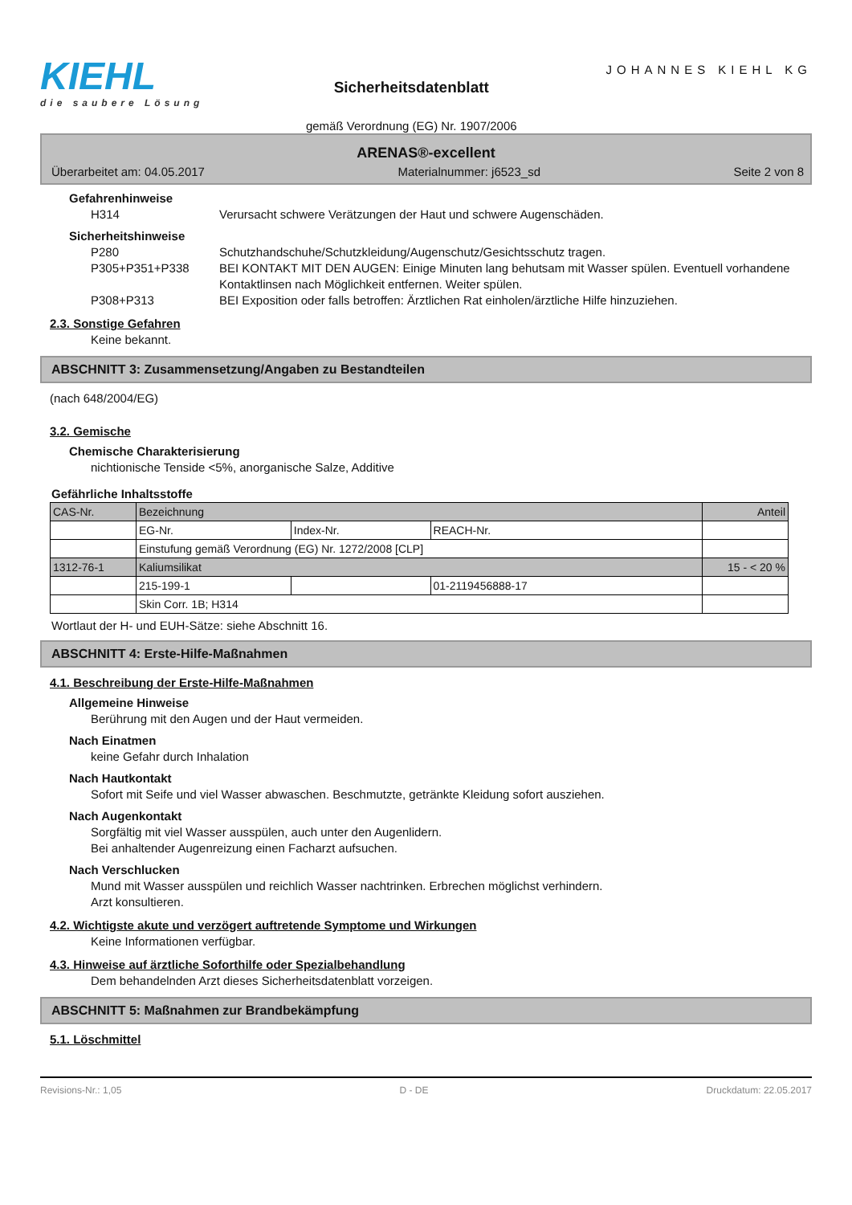KIEHL
die saubere Lösung
Sicherheitsdatenblatt
gemäß Verordnung (EG) Nr. 1907/2006
JOHANNES KIEHL KG
ARENAS®-excellent
Überarbeitet am: 04.05.2017 Materialnummer: j6523_sd Seite 2 von 8
Gefahrenhinweise
H314 Verursacht schwere Verätzungen der Haut und schwere Augenschäden.
Sicherheitshinweise
P280 Schutzhandschuhe/Schutzkleidung/Augenschutz/Gesichtsschutz tragen.
P305+P351+P338 BEI KONTAKT MIT DEN AUGEN: Einige Minuten lang behutsam mit Wasser spülen. Eventuell vorhandene Kontaktlinsen nach Möglichkeit entfernen. Weiter spülen.
P308+P313 BEI Exposition oder falls betroffen: Ärztlichen Rat einholen/ärztliche Hilfe hinzuziehen.
2.3. Sonstige Gefahren
Keine bekannt.
ABSCHNITT 3: Zusammensetzung/Angaben zu Bestandteilen
(nach 648/2004/EG)
3.2. Gemische
Chemische Charakterisierung
nichtionische Tenside <5%, anorganische Salze, Additive
Gefährliche Inhaltsstoffe
| CAS-Nr. | Bezeichnung | | | Anteil |
| --- | --- | --- | --- | --- |
| | EG-Nr. | Index-Nr. | REACH-Nr. | |
| | Einstufung gemäß Verordnung (EG) Nr. 1272/2008 [CLP] | | | |
| 1312-76-1 | Kaliumsilikat | | | 15 - < 20 % |
| | 215-199-1 | | 01-2119456888-17 | |
| | Skin Corr. 1B; H314 | | | |
Wortlaut der H- und EUH-Sätze: siehe Abschnitt 16.
ABSCHNITT 4: Erste-Hilfe-Maßnahmen
4.1. Beschreibung der Erste-Hilfe-Maßnahmen
Allgemeine Hinweise
Berührung mit den Augen und der Haut vermeiden.
Nach Einatmen
keine Gefahr durch Inhalation
Nach Hautkontakt
Sofort mit Seife und viel Wasser abwaschen. Beschmutzte, getränkte Kleidung sofort ausziehen.
Nach Augenkontakt
Sorgfältig mit viel Wasser ausspülen, auch unter den Augenlidern.
Bei anhaltender Augenreizung einen Facharzt aufsuchen.
Nach Verschlucken
Mund mit Wasser ausspülen und reichlich Wasser nachtrinken. Erbrechen möglichst verhindern.
Arzt konsultieren.
4.2. Wichtigste akute und verzögert auftretende Symptome und Wirkungen
Keine Informationen verfügbar.
4.3. Hinweise auf ärztliche Soforthilfe oder Spezialbehandlung
Dem behandelnden Arzt dieses Sicherheitsdatenblatt vorzeigen.
ABSCHNITT 5: Maßnahmen zur Brandbekämpfung
5.1. Löschmittel
Revisions-Nr.: 1,05 D - DE Druckdatum: 22.05.2017